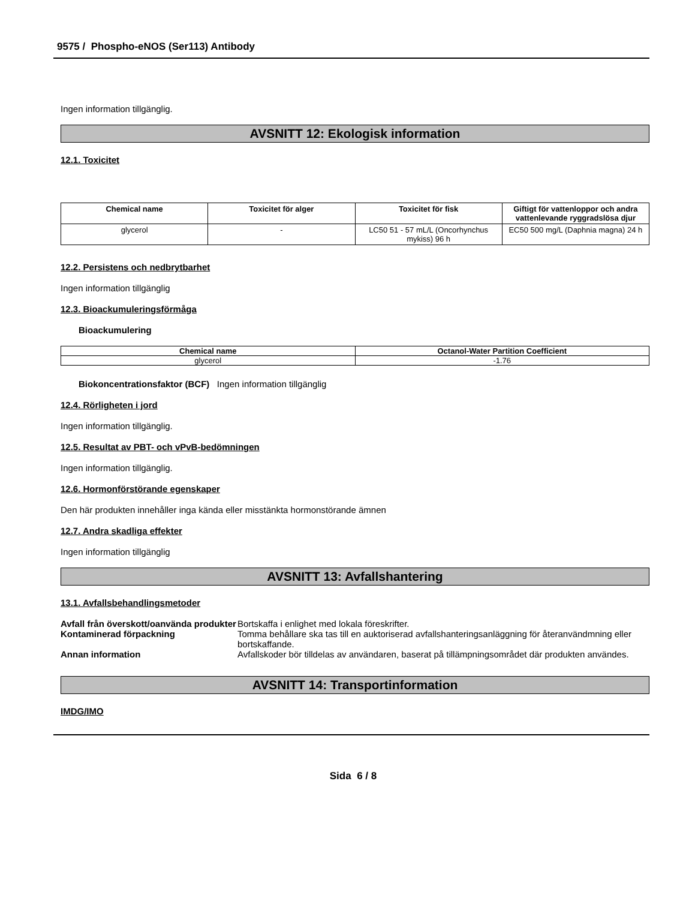9575 / Phospho-eNOS (Ser113) Antibody
Ingen information tillgänglig.
AVSNITT 12: Ekologisk information
12.1. Toxicitet
| Chemical name | Toxicitet för alger | Toxicitet för fisk | Giftigt för vattenloppor och andra vattenlevande ryggradslösa djur |
| --- | --- | --- | --- |
| glycerol | - | LC50 51 - 57 mL/L (Oncorhynchus mykiss) 96 h | EC50 500 mg/L (Daphnia magna) 24 h |
12.2. Persistens och nedbrytbarhet
Ingen information tillgänglig
12.3. Bioackumuleringsförmåga
Bioackumulering
| Chemical name | Octanol-Water Partition Coefficient |
| --- | --- |
| glycerol | -1.76 |
Biokoncentrationsfaktor (BCF) Ingen information tillgänglig
12.4. Rörligheten i jord
Ingen information tillgänglig.
12.5. Resultat av PBT- och vPvB-bedömningen
Ingen information tillgänglig.
12.6. Hormonförstörande egenskaper
Den här produkten innehåller inga kända eller misstänkta hormonstörande ämnen
12.7. Andra skadliga effekter
Ingen information tillgänglig
AVSNITT 13: Avfallshantering
13.1. Avfallsbehandlingsmetoder
Avfall från överskott/oanvända produkter
Bortskaffa i enlighet med lokala föreskrifter.
Kontaminerad förpackning
Tomma behållare ska tas till en auktoriserad avfallshanteringsanläggning för återanvändmning eller bortskaffande.
Annan information
Avfallskoder bör tilldelas av användaren, baserat på tillämpningsområdet där produkten användes.
AVSNITT 14: Transportinformation
IMDG/IMO
Sida 6 / 8